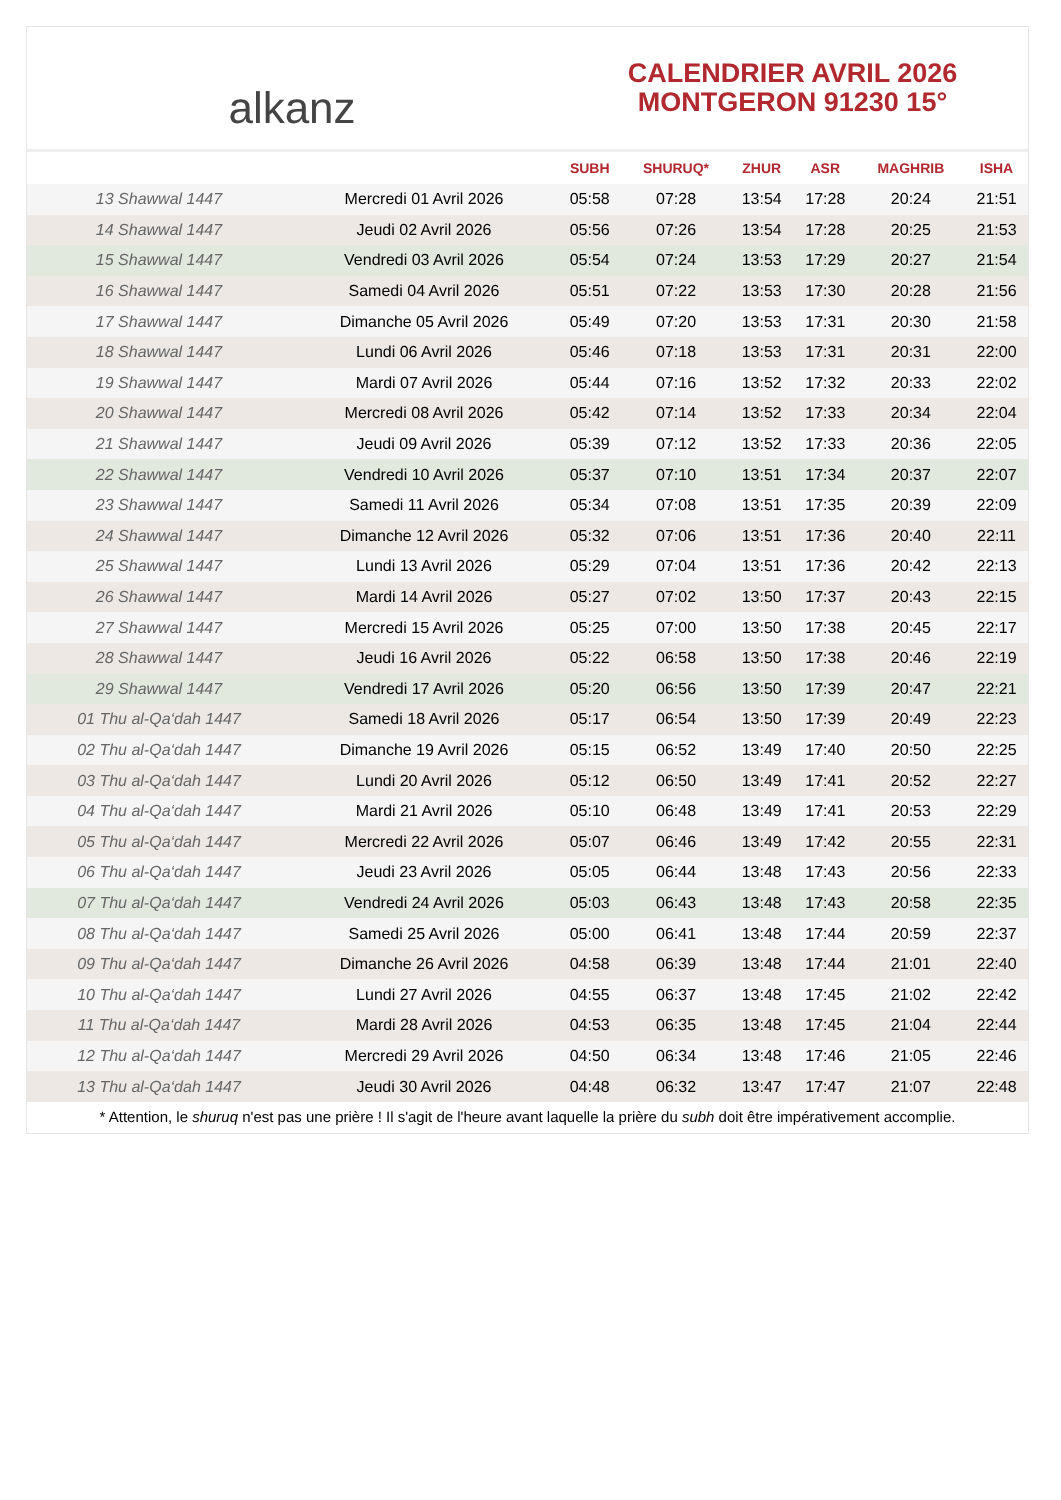alkanz
CALENDRIER AVRIL 2026
MONTGERON 91230 15°
| | | SUBH | SHURUQ* | ZHUR | ASR | MAGHRIB | ISHA |
| --- | --- | --- | --- | --- | --- | --- | --- |
| 13 Shawwal 1447 | Mercredi 01 Avril 2026 | 05:58 | 07:28 | 13:54 | 17:28 | 20:24 | 21:51 |
| 14 Shawwal 1447 | Jeudi 02 Avril 2026 | 05:56 | 07:26 | 13:54 | 17:28 | 20:25 | 21:53 |
| 15 Shawwal 1447 | Vendredi 03 Avril 2026 | 05:54 | 07:24 | 13:53 | 17:29 | 20:27 | 21:54 |
| 16 Shawwal 1447 | Samedi 04 Avril 2026 | 05:51 | 07:22 | 13:53 | 17:30 | 20:28 | 21:56 |
| 17 Shawwal 1447 | Dimanche 05 Avril 2026 | 05:49 | 07:20 | 13:53 | 17:31 | 20:30 | 21:58 |
| 18 Shawwal 1447 | Lundi 06 Avril 2026 | 05:46 | 07:18 | 13:53 | 17:31 | 20:31 | 22:00 |
| 19 Shawwal 1447 | Mardi 07 Avril 2026 | 05:44 | 07:16 | 13:52 | 17:32 | 20:33 | 22:02 |
| 20 Shawwal 1447 | Mercredi 08 Avril 2026 | 05:42 | 07:14 | 13:52 | 17:33 | 20:34 | 22:04 |
| 21 Shawwal 1447 | Jeudi 09 Avril 2026 | 05:39 | 07:12 | 13:52 | 17:33 | 20:36 | 22:05 |
| 22 Shawwal 1447 | Vendredi 10 Avril 2026 | 05:37 | 07:10 | 13:51 | 17:34 | 20:37 | 22:07 |
| 23 Shawwal 1447 | Samedi 11 Avril 2026 | 05:34 | 07:08 | 13:51 | 17:35 | 20:39 | 22:09 |
| 24 Shawwal 1447 | Dimanche 12 Avril 2026 | 05:32 | 07:06 | 13:51 | 17:36 | 20:40 | 22:11 |
| 25 Shawwal 1447 | Lundi 13 Avril 2026 | 05:29 | 07:04 | 13:51 | 17:36 | 20:42 | 22:13 |
| 26 Shawwal 1447 | Mardi 14 Avril 2026 | 05:27 | 07:02 | 13:50 | 17:37 | 20:43 | 22:15 |
| 27 Shawwal 1447 | Mercredi 15 Avril 2026 | 05:25 | 07:00 | 13:50 | 17:38 | 20:45 | 22:17 |
| 28 Shawwal 1447 | Jeudi 16 Avril 2026 | 05:22 | 06:58 | 13:50 | 17:38 | 20:46 | 22:19 |
| 29 Shawwal 1447 | Vendredi 17 Avril 2026 | 05:20 | 06:56 | 13:50 | 17:39 | 20:47 | 22:21 |
| 01 Thu al-Qa‘dah 1447 | Samedi 18 Avril 2026 | 05:17 | 06:54 | 13:50 | 17:39 | 20:49 | 22:23 |
| 02 Thu al-Qa‘dah 1447 | Dimanche 19 Avril 2026 | 05:15 | 06:52 | 13:49 | 17:40 | 20:50 | 22:25 |
| 03 Thu al-Qa‘dah 1447 | Lundi 20 Avril 2026 | 05:12 | 06:50 | 13:49 | 17:41 | 20:52 | 22:27 |
| 04 Thu al-Qa‘dah 1447 | Mardi 21 Avril 2026 | 05:10 | 06:48 | 13:49 | 17:41 | 20:53 | 22:29 |
| 05 Thu al-Qa‘dah 1447 | Mercredi 22 Avril 2026 | 05:07 | 06:46 | 13:49 | 17:42 | 20:55 | 22:31 |
| 06 Thu al-Qa‘dah 1447 | Jeudi 23 Avril 2026 | 05:05 | 06:44 | 13:48 | 17:43 | 20:56 | 22:33 |
| 07 Thu al-Qa‘dah 1447 | Vendredi 24 Avril 2026 | 05:03 | 06:43 | 13:48 | 17:43 | 20:58 | 22:35 |
| 08 Thu al-Qa‘dah 1447 | Samedi 25 Avril 2026 | 05:00 | 06:41 | 13:48 | 17:44 | 20:59 | 22:37 |
| 09 Thu al-Qa‘dah 1447 | Dimanche 26 Avril 2026 | 04:58 | 06:39 | 13:48 | 17:44 | 21:01 | 22:40 |
| 10 Thu al-Qa‘dah 1447 | Lundi 27 Avril 2026 | 04:55 | 06:37 | 13:48 | 17:45 | 21:02 | 22:42 |
| 11 Thu al-Qa‘dah 1447 | Mardi 28 Avril 2026 | 04:53 | 06:35 | 13:48 | 17:45 | 21:04 | 22:44 |
| 12 Thu al-Qa‘dah 1447 | Mercredi 29 Avril 2026 | 04:50 | 06:34 | 13:48 | 17:46 | 21:05 | 22:46 |
| 13 Thu al-Qa‘dah 1447 | Jeudi 30 Avril 2026 | 04:48 | 06:32 | 13:47 | 17:47 | 21:07 | 22:48 |
* Attention, le shuruq n'est pas une prière ! Il s'agit de l'heure avant laquelle la prière du subh doit être impérativement accomplie.